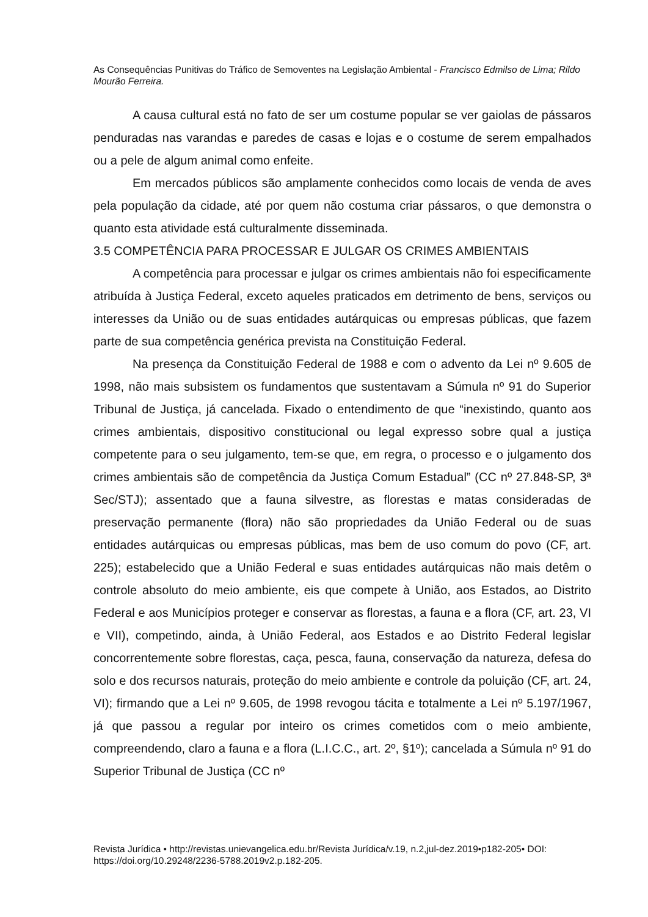As Consequências Punitivas do Tráfico de Semoventes na Legislação Ambiental - Francisco Edmilso de Lima; Rildo Mourão Ferreira.
A causa cultural está no fato de ser um costume popular se ver gaiolas de pássaros penduradas nas varandas e paredes de casas e lojas e o costume de serem empalhados ou a pele de algum animal como enfeite.
Em mercados públicos são amplamente conhecidos como locais de venda de aves pela população da cidade, até por quem não costuma criar pássaros, o que demonstra o quanto esta atividade está culturalmente disseminada.
3.5 COMPETÊNCIA PARA PROCESSAR E JULGAR OS CRIMES AMBIENTAIS
A competência para processar e julgar os crimes ambientais não foi especificamente atribuída à Justiça Federal, exceto aqueles praticados em detrimento de bens, serviços ou interesses da União ou de suas entidades autárquicas ou empresas públicas, que fazem parte de sua competência genérica prevista na Constituição Federal.
Na presença da Constituição Federal de 1988 e com o advento da Lei nº 9.605 de 1998, não mais subsistem os fundamentos que sustentavam a Súmula nº 91 do Superior Tribunal de Justiça, já cancelada. Fixado o entendimento de que “inexistindo, quanto aos crimes ambientais, dispositivo constitucional ou legal expresso sobre qual a justiça competente para o seu julgamento, tem-se que, em regra, o processo e o julgamento dos crimes ambientais são de competência da Justiça Comum Estadual” (CC nº 27.848-SP, 3ª Sec/STJ); assentado que a fauna silvestre, as florestas e matas consideradas de preservação permanente (flora) não são propriedades da União Federal ou de suas entidades autárquicas ou empresas públicas, mas bem de uso comum do povo (CF, art. 225); estabelecido que a União Federal e suas entidades autárquicas não mais detêm o controle absoluto do meio ambiente, eis que compete à União, aos Estados, ao Distrito Federal e aos Municípios proteger e conservar as florestas, a fauna e a flora (CF, art. 23, VI e VII), competindo, ainda, à União Federal, aos Estados e ao Distrito Federal legislar concorrentemente sobre florestas, caça, pesca, fauna, conservação da natureza, defesa do solo e dos recursos naturais, proteção do meio ambiente e controle da poluição (CF, art. 24, VI); firmando que a Lei nº 9.605, de 1998 revogou tácita e totalmente a Lei nº 5.197/1967, já que passou a regular por inteiro os crimes cometidos com o meio ambiente, compreendendo, claro a fauna e a flora (L.I.C.C., art. 2º, §1º); cancelada a Súmula nº 91 do Superior Tribunal de Justiça (CC nº
Revista Jurídica • http://revistas.unievangelica.edu.br/Revista Jurídica/v.19, n.2,jul-dez.2019•p182-205• DOI: https://doi.org/10.29248/2236-5788.2019v2.p.182-205.